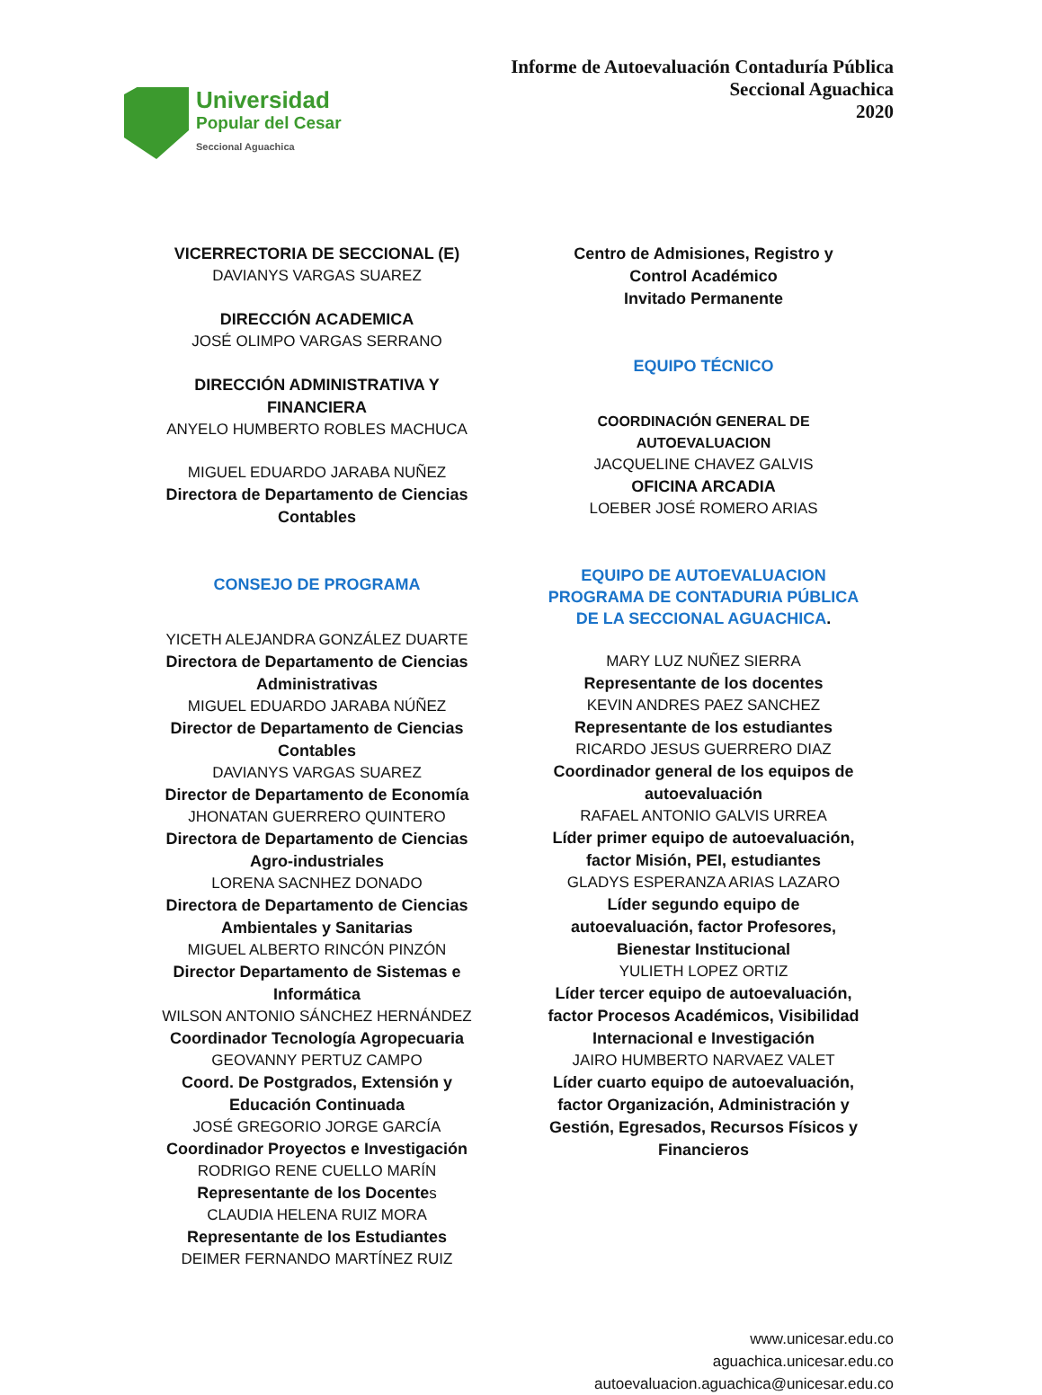Universidad
Popular del Cesar
Seccional Aguachica
Informe de Autoevaluación Contaduría Pública
Seccional Aguachica
2020
VICERRECTORIA DE SECCIONAL (E)
DAVIANYS VARGAS SUAREZ
DIRECCIÓN ACADEMICA
JOSÉ OLIMPO VARGAS SERRANO
DIRECCIÓN ADMINISTRATIVA Y FINANCIERA
ANYELO HUMBERTO ROBLES MACHUCA
MIGUEL EDUARDO JARABA NUÑEZ
Directora de Departamento de Ciencias Contables
CONSEJO DE PROGRAMA
YICETH ALEJANDRA GONZÁLEZ DUARTE
Directora de Departamento de Ciencias Administrativas
MIGUEL EDUARDO JARABA NÚÑEZ
Director de Departamento de Ciencias Contables
DAVIANYS VARGAS SUAREZ
Director de Departamento de Economía
JHONATAN GUERRERO QUINTERO
Directora de Departamento de Ciencias Agro-industriales
LORENA SACNHEZ DONADO
Directora de Departamento de Ciencias Ambientales y Sanitarias
MIGUEL ALBERTO RINCÓN PINZÓN
Director Departamento de Sistemas e Informática
WILSON ANTONIO SÁNCHEZ HERNÁNDEZ
Coordinador Tecnología Agropecuaria
GEOVANNY PERTUZ CAMPO
Coord. De Postgrados, Extensión y Educación Continuada
JOSÉ GREGORIO JORGE GARCÍA
Coordinador Proyectos e Investigación
RODRIGO RENE CUELLO MARÍN
Representante de los Docentes
CLAUDIA HELENA RUIZ MORA
Representante de los Estudiantes
DEIMER FERNANDO MARTÍNEZ RUIZ
Centro de Admisiones, Registro y Control Académico
Invitado Permanente
EQUIPO TÉCNICO
COORDINACIÓN GENERAL DE AUTOEVALUACION
JACQUELINE CHAVEZ GALVIS
OFICINA ARCADIA
LOEBER JOSÉ ROMERO ARIAS
EQUIPO DE AUTOEVALUACION PROGRAMA DE CONTADURIA PÚBLICA DE LA SECCIONAL AGUACHICA.
MARY LUZ NUÑEZ SIERRA
Representante de los docentes
KEVIN ANDRES PAEZ SANCHEZ
Representante de los estudiantes
RICARDO JESUS GUERRERO DIAZ
Coordinador general de los equipos de autoevaluación
RAFAEL ANTONIO GALVIS URREA
Líder primer equipo de autoevaluación, factor Misión, PEI, estudiantes
GLADYS ESPERANZA ARIAS LAZARO
Líder segundo equipo de autoevaluación, factor Profesores, Bienestar Institucional
YULIETH LOPEZ ORTIZ
Líder tercer equipo de autoevaluación, factor Procesos Académicos, Visibilidad Internacional e Investigación
JAIRO HUMBERTO NARVAEZ VALET
Líder cuarto equipo de autoevaluación, factor Organización, Administración y Gestión, Egresados, Recursos Físicos y Financieros
www.unicesar.edu.co
aguachica.unicesar.edu.co
autoevaluacion.aguachica@unicesar.edu.co